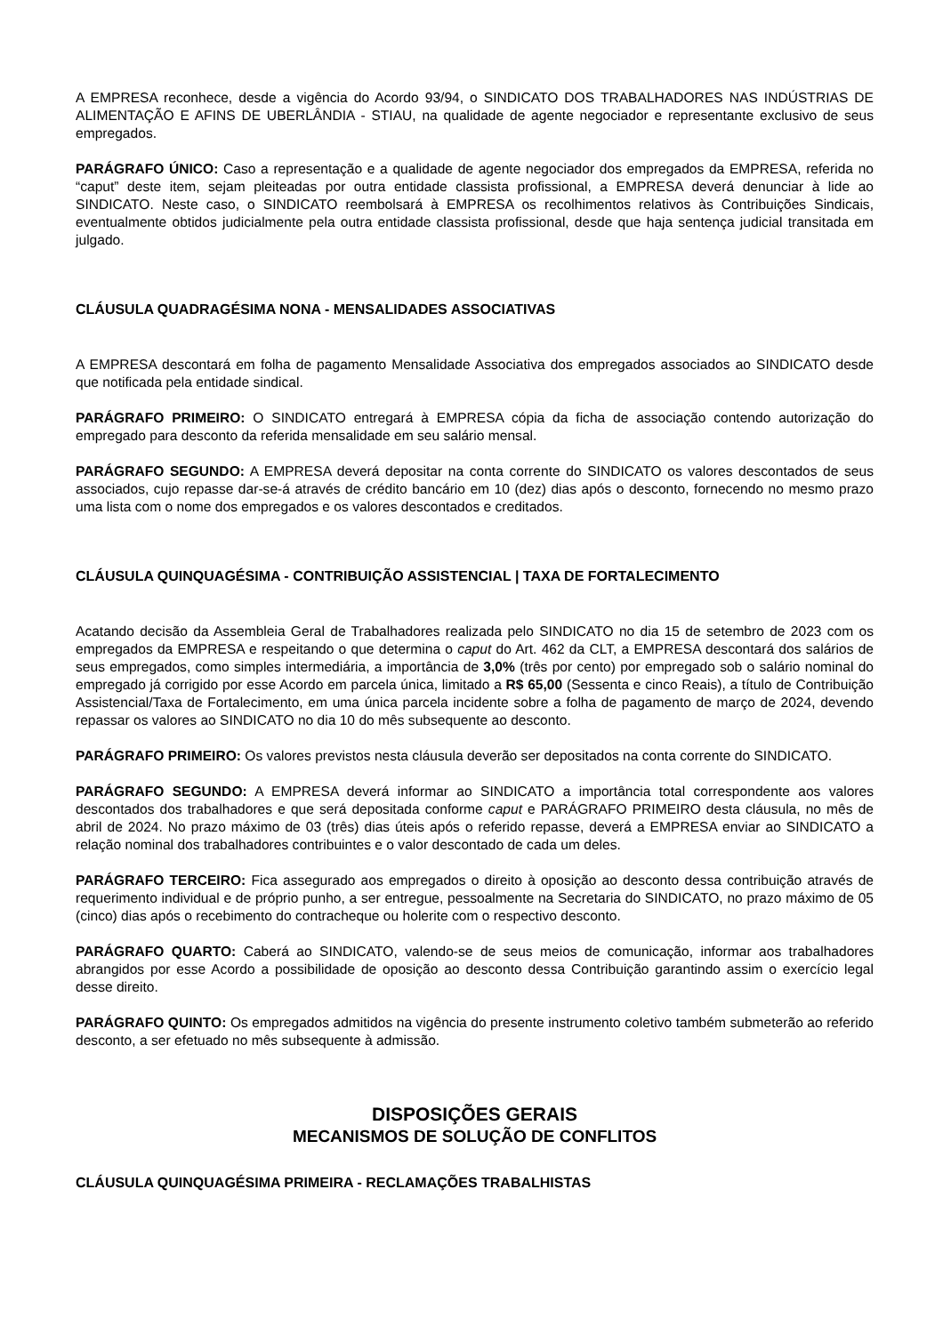A EMPRESA reconhece, desde a vigência do Acordo 93/94, o SINDICATO DOS TRABALHADORES NAS INDÚSTRIAS DE ALIMENTAÇÃO E AFINS DE UBERLÂNDIA - STIAU, na qualidade de agente negociador e representante exclusivo de seus empregados.
PARÁGRAFO ÚNICO: Caso a representação e a qualidade de agente negociador dos empregados da EMPRESA, referida no “caput” deste item, sejam pleiteadas por outra entidade classista profissional, a EMPRESA deverá denunciar à lide ao SINDICATO. Neste caso, o SINDICATO reembolsará à EMPRESA os recolhimentos relativos às Contribuições Sindicais, eventualmente obtidos judicialmente pela outra entidade classista profissional, desde que haja sentença judicial transitada em julgado.
CLÁUSULA QUADRAGÉSIMA NONA - MENSALIDADES ASSOCIATIVAS
A EMPRESA descontará em folha de pagamento Mensalidade Associativa dos empregados associados ao SINDICATO desde que notificada pela entidade sindical.
PARÁGRAFO PRIMEIRO: O SINDICATO entregará à EMPRESA cópia da ficha de associação contendo autorização do empregado para desconto da referida mensalidade em seu salário mensal.
PARÁGRAFO SEGUNDO: A EMPRESA deverá depositar na conta corrente do SINDICATO os valores descontados de seus associados, cujo repasse dar-se-á através de crédito bancário em 10 (dez) dias após o desconto, fornecendo no mesmo prazo uma lista com o nome dos empregados e os valores descontados e creditados.
CLÁUSULA QUINQUAGÉSIMA - CONTRIBUIÇÃO ASSISTENCIAL | TAXA DE FORTALECIMENTO
Acatando decisão da Assembleia Geral de Trabalhadores realizada pelo SINDICATO no dia 15 de setembro de 2023 com os empregados da EMPRESA e respeitando o que determina o caput do Art. 462 da CLT, a EMPRESA descontará dos salários de seus empregados, como simples intermediária, a importância de 3,0% (três por cento) por empregado sob o salário nominal do empregado já corrigido por esse Acordo em parcela única, limitado a R$ 65,00 (Sessenta e cinco Reais), a título de Contribuição Assistencial/Taxa de Fortalecimento, em uma única parcela incidente sobre a folha de pagamento de março de 2024, devendo repassar os valores ao SINDICATO no dia 10 do mês subsequente ao desconto.
PARÁGRAFO PRIMEIRO: Os valores previstos nesta cláusula deverão ser depositados na conta corrente do SINDICATO.
PARÁGRAFO SEGUNDO: A EMPRESA deverá informar ao SINDICATO a importância total correspondente aos valores descontados dos trabalhadores e que será depositada conforme caput e PARÁGRAFO PRIMEIRO desta cláusula, no mês de abril de 2024. No prazo máximo de 03 (três) dias úteis após o referido repasse, deverá a EMPRESA enviar ao SINDICATO a relação nominal dos trabalhadores contribuintes e o valor descontado de cada um deles.
PARÁGRAFO TERCEIRO: Fica assegurado aos empregados o direito à oposição ao desconto dessa contribuição através de requerimento individual e de próprio punho, a ser entregue, pessoalmente na Secretaria do SINDICATO, no prazo máximo de 05 (cinco) dias após o recebimento do contracheque ou holerite com o respectivo desconto.
PARÁGRAFO QUARTO: Caberá ao SINDICATO, valendo-se de seus meios de comunicação, informar aos trabalhadores abrangidos por esse Acordo a possibilidade de oposição ao desconto dessa Contribuição garantindo assim o exercício legal desse direito.
PARÁGRAFO QUINTO: Os empregados admitidos na vigência do presente instrumento coletivo também submeterão ao referido desconto, a ser efetuado no mês subsequente à admissão.
DISPOSIÇÕES GERAIS
MECANISMOS DE SOLUÇÃO DE CONFLITOS
CLÁUSULA QUINQUAGÉSIMA PRIMEIRA - RECLAMAÇÕES TRABALHISTAS